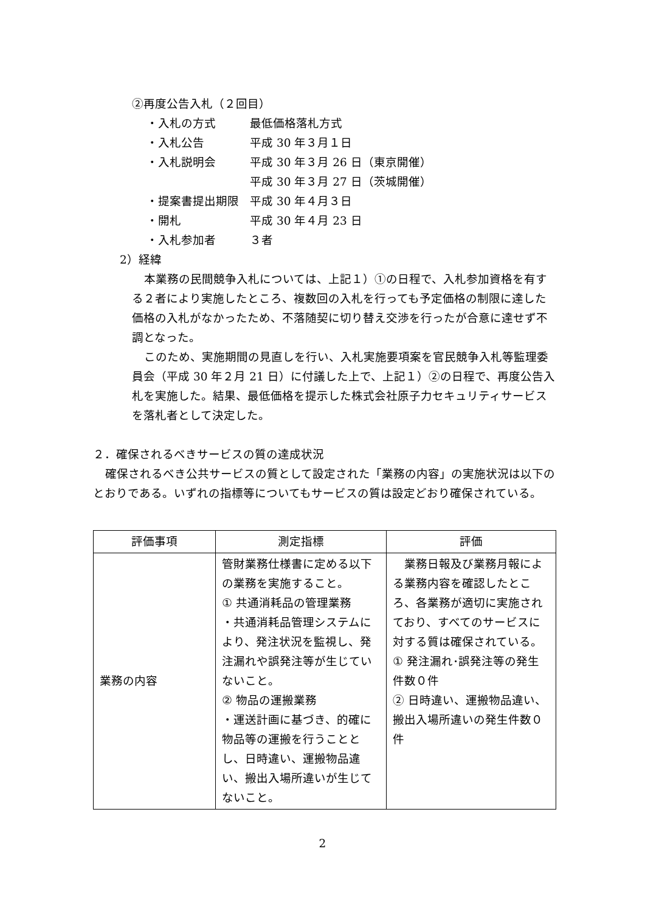②再度公告入札（２回目）
・入札の方式 最低価格落札方式
・入札公告 平成 30 年３月１日
・入札説明会 平成 30 年３月 26 日（東京開催）
平成 30 年３月 27 日（茨城開催）
・提案書提出期限 平成 30 年４月３日
・開札 平成 30 年４月 23 日
・入札参加者 ３者
2）経緯
本業務の民間競争入札については、上記１）①の日程で、入札参加資格を有する２者により実施したところ、複数回の入札を行っても予定価格の制限に達した価格の入札がなかったため、不落随契に切り替え交渉を行ったが合意に達せず不調となった。
このため、実施期間の見直しを行い、入札実施要項案を官民競争入札等監理委員会（平成 30 年２月 21 日）に付議した上で、上記１）②の日程で、再度公告入札を実施した。結果、最低価格を提示した株式会社原子力セキュリティサービスを落札者として決定した。
２．確保されるべきサービスの質の達成状況
確保されるべき公共サービスの質として設定された「業務の内容」の実施状況は以下のとおりである。いずれの指標等についてもサービスの質は設定どおり確保されている。
| 評価事項 | 測定指標 | 評価 |
| --- | --- | --- |
| 業務の内容 | 管財業務仕様書に定める以下の業務を実施すること。 ① 共通消耗品の管理業務 ・共通消耗品管理システムにより、発注状況を監視し、発注漏れや誤発注等が生じていないこと。 ② 物品の運搬業務 ・運送計画に基づき、的確に物品等の運搬を行うこととし、日時違い、運搬物品違い、搬出入場所違いが生じてないこと。 | 業務日報及び業務月報による業務内容を確認したところ、各業務が適切に実施されており、すべてのサービスに対する質は確保されている。 ① 発注漏れ･誤発注等の発生件数０件 ② 日時違い、運搬物品違い、搬出入場所違いの発生件数０件 |
2